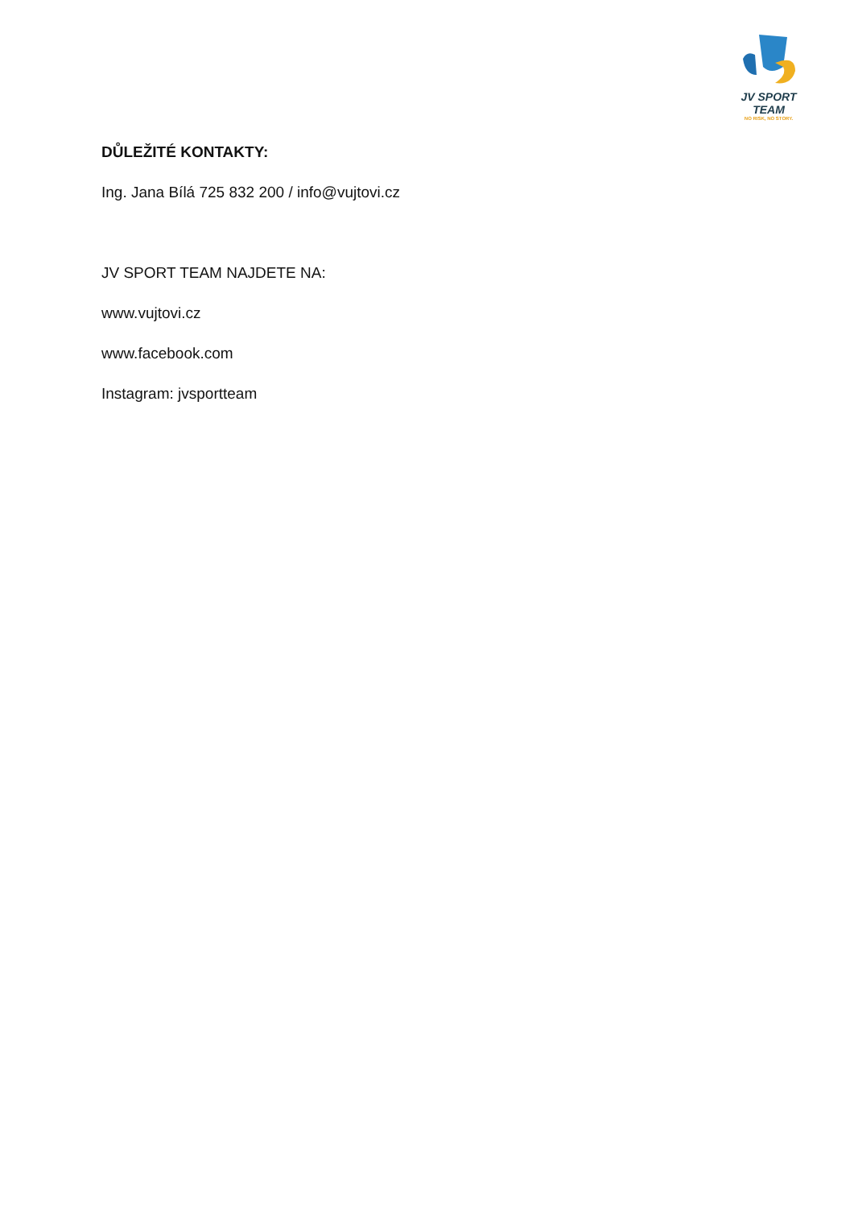JV SPORT TEAM
NO RISK, NO STORY.
DŮLEŽITÉ KONTAKTY:
Ing. Jana Bílá 725 832 200 / info@vujtovi.cz
JV SPORT TEAM NAJDETE NA:
www.vujtovi.cz
www.facebook.com
Instagram: jvsportteam